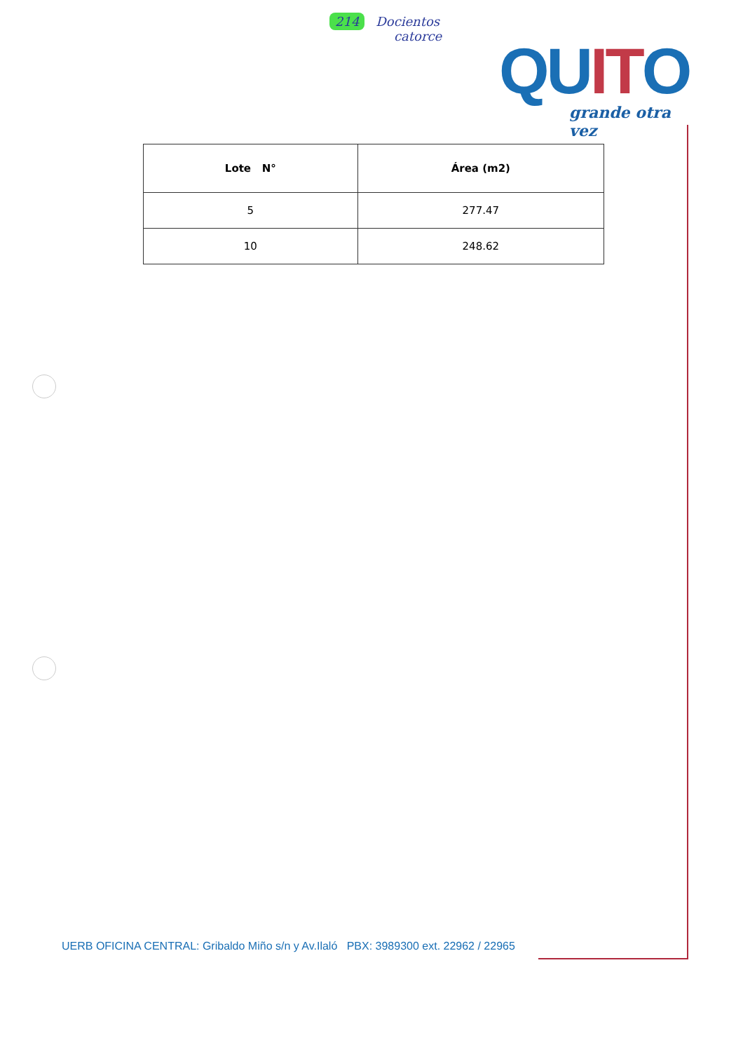214 Docientos
catorce
QUITO
grande otra vez
| Lote N° | Área (m2) |
| --- | --- |
| 5 | 277.47 |
| 10 | 248.62 |
UERB OFICINA CENTRAL: Gribaldo Miño s/n y Av.Ilaló PBX: 3989300 ext. 22962 / 22965